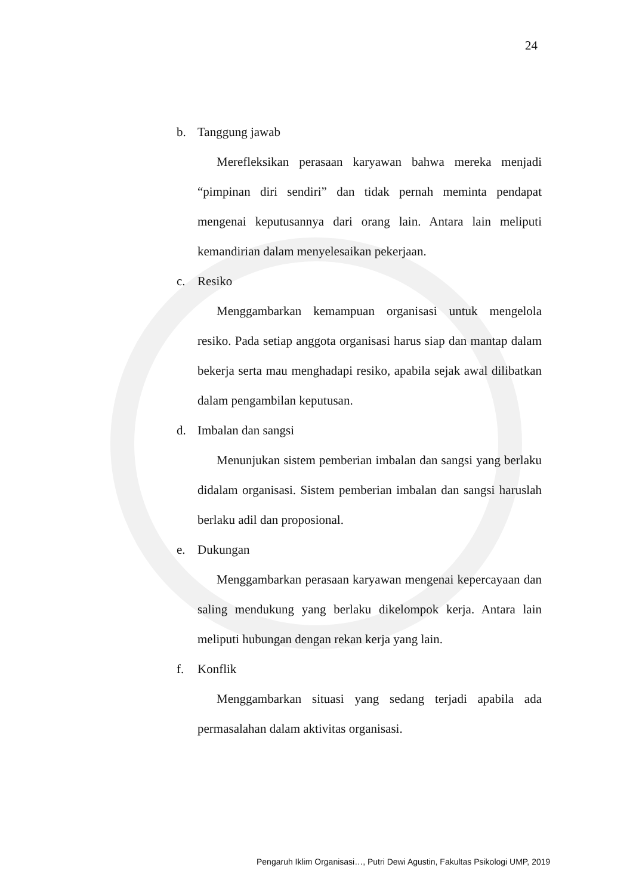24
b. Tanggung jawab
Merefleksikan perasaan karyawan bahwa mereka menjadi “pimpinan diri sendiri” dan tidak pernah meminta pendapat mengenai keputusannya dari orang lain. Antara lain meliputi kemandirian dalam menyelesaikan pekerjaan.
c. Resiko
Menggambarkan kemampuan organisasi untuk mengelola resiko. Pada setiap anggota organisasi harus siap dan mantap dalam bekerja serta mau menghadapi resiko, apabila sejak awal dilibatkan dalam pengambilan keputusan.
d. Imbalan dan sangsi
Menunjukan sistem pemberian imbalan dan sangsi yang berlaku didalam organisasi. Sistem pemberian imbalan dan sangsi haruslah berlaku adil dan proposional.
e. Dukungan
Menggambarkan perasaan karyawan mengenai kepercayaan dan saling mendukung yang berlaku dikelompok kerja. Antara lain meliputi hubungan dengan rekan kerja yang lain.
f. Konflik
Menggambarkan situasi yang sedang terjadi apabila ada permasalahan dalam aktivitas organisasi.
Pengaruh Iklim Organisasi…, Putri Dewi Agustin, Fakultas Psikologi UMP, 2019